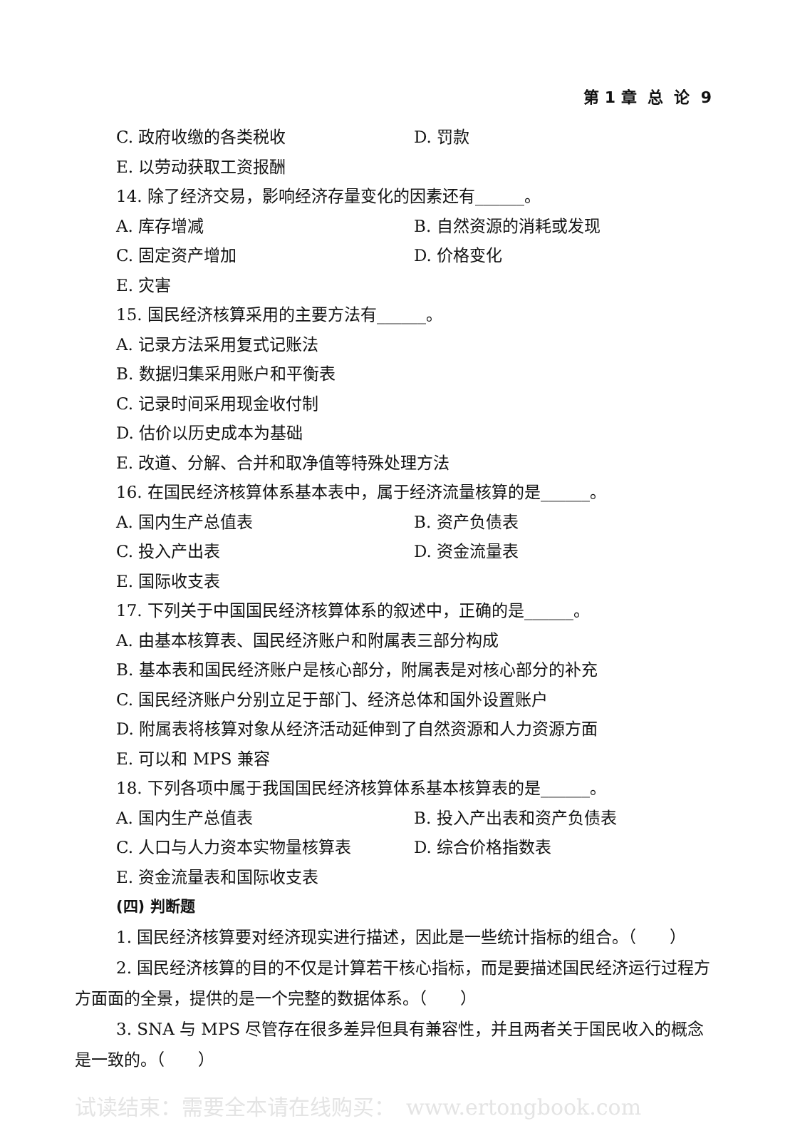第 1 章 总 论 9
C. 政府收缴的各类税收 D. 罚款
E. 以劳动获取工资报酬
14. 除了经济交易，影响经济存量变化的因素还有______。
A. 库存增减 B. 自然资源的消耗或发现
C. 固定资产增加 D. 价格变化
E. 灾害
15. 国民经济核算采用的主要方法有______。
A. 记录方法采用复式记账法
B. 数据归集采用账户和平衡表
C. 记录时间采用现金收付制
D. 估价以历史成本为基础
E. 改道、分解、合并和取净值等特殊处理方法
16. 在国民经济核算体系基本表中，属于经济流量核算的是______。
A. 国内生产总值表 B. 资产负债表
C. 投入产出表 D. 资金流量表
E. 国际收支表
17. 下列关于中国国民经济核算体系的叙述中，正确的是______。
A. 由基本核算表、国民经济账户和附属表三部分构成
B. 基本表和国民经济账户是核心部分，附属表是对核心部分的补充
C. 国民经济账户分别立足于部门、经济总体和国外设置账户
D. 附属表将核算对象从经济活动延伸到了自然资源和人力资源方面
E. 可以和 MPS 兼容
18. 下列各项中属于我国国民经济核算体系基本核算表的是______。
A. 国内生产总值表 B. 投入产出表和资产负债表
C. 人口与人力资本实物量核算表 D. 综合价格指数表
E. 资金流量表和国际收支表
(四) 判断题
1. 国民经济核算要对经济现实进行描述，因此是一些统计指标的组合。（　　）
2. 国民经济核算的目的不仅是计算若干核心指标，而是要描述国民经济运行过程方方面面的全景，提供的是一个完整的数据体系。（　　）
3. SNA 与 MPS 尽管存在很多差异但具有兼容性，并且两者关于国民收入的概念是一致的。（　　）
试读结束：需要全本请在线购买：　www.ertongbook.com